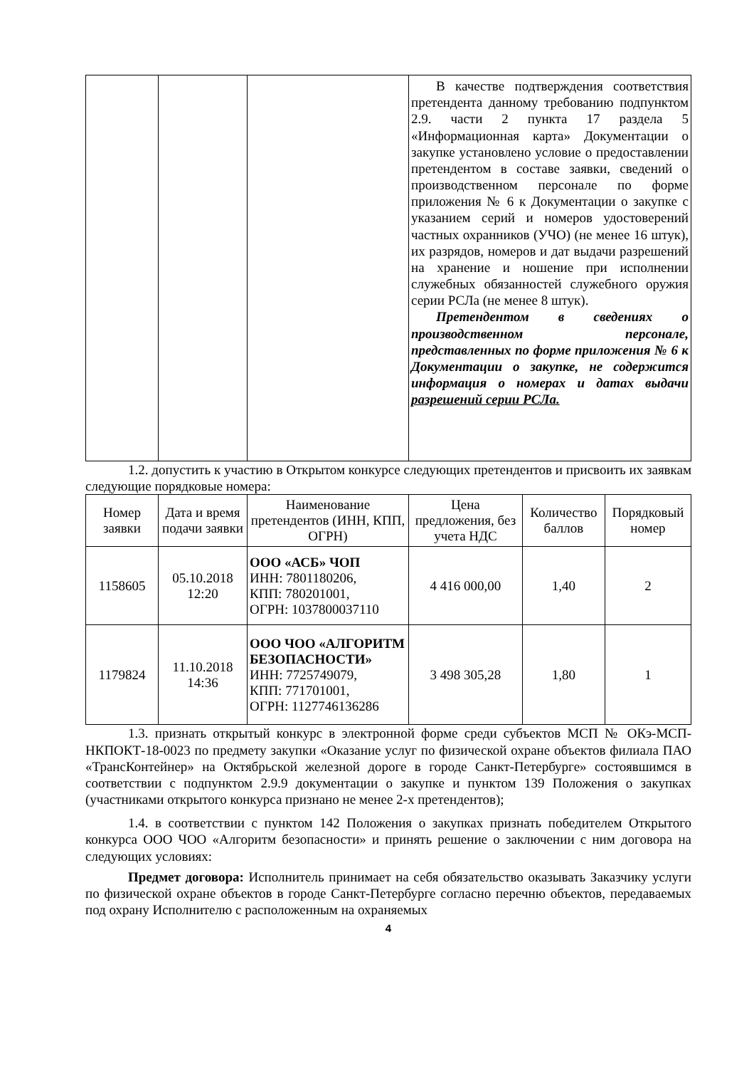| | | | В качестве подтверждения соответствия претендента данному требованию подпунктом 2.9. части 2 пункта 17 раздела 5 «Информационная карта» Документации о закупке установлено условие о предоставлении претендентом в составе заявки, сведений о производственном персонале по форме приложения № 6 к Документации о закупке с указанием серий и номеров удостоверений частных охранников (УЧО) (не менее 16 штук), их разрядов, номеров и дат выдачи разрешений на хранение и ношение при исполнении служебных обязанностей служебного оружия серии РСЛа (не менее 8 штук). Претендентом в сведениях о производственном персонале, представленных по форме приложения № 6 к Документации о закупке, не содержится информация о номерах и датах выдачи разрешений серии РСЛа. |
1.2. допустить к участию в Открытом конкурсе следующих претендентов и присвоить их заявкам следующие порядковые номера:
| Номер заявки | Дата и время подачи заявки | Наименование претендентов (ИНН, КПП, ОГРН) | Цена предложения, без учета НДС | Количество баллов | Порядковый номер |
| --- | --- | --- | --- | --- | --- |
| 1158605 | 05.10.2018 12:20 | ООО «АСБ» ЧОП ИНН: 7801180206, КПП: 780201001, ОГРН: 1037800037110 | 4 416 000,00 | 1,40 | 2 |
| 1179824 | 11.10.2018 14:36 | ООО ЧОО «АЛГОРИТМ БЕЗОПАСНОСТИ» ИНН: 7725749079, КПП: 771701001, ОГРН: 1127746136286 | 3 498 305,28 | 1,80 | 1 |
1.3. признать открытый конкурс в электронной форме среди субъектов МСП № ОКэ-МСП-НКПОКТ-18-0023 по предмету закупки «Оказание услуг по физической охране объектов филиала ПАО «ТрансКонтейнер» на Октябрьской железной дороге в городе Санкт-Петербурге» состоявшимся в соответствии с подпунктом 2.9.9 документации о закупке и пунктом 139 Положения о закупках (участниками открытого конкурса признано не менее 2-х претендентов);
1.4. в соответствии с пунктом 142 Положения о закупках признать победителем Открытого конкурса ООО ЧОО «Алгоритм безопасности» и принять решение о заключении с ним договора на следующих условиях:
Предмет договора: Исполнитель принимает на себя обязательство оказывать Заказчику услуги по физической охране объектов в городе Санкт-Петербурге согласно перечню объектов, передаваемых под охрану Исполнителю с расположенным на охраняемых
4